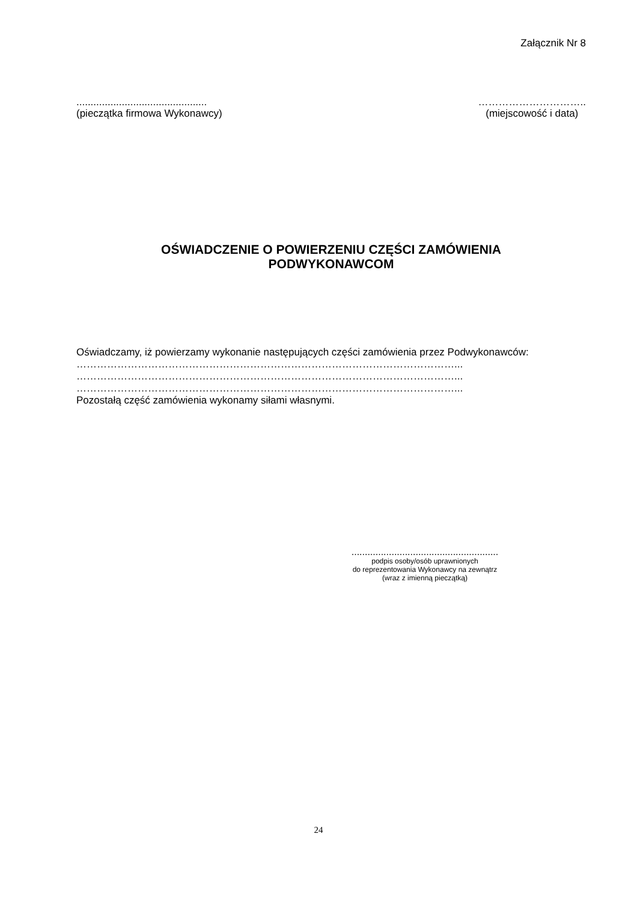Załącznik Nr 8
..............................................
(pieczątka firmowa Wykonawcy)
…………………………..
(miejscowość i data)
OŚWIADCZENIE O POWIERZENIU CZĘŚCI ZAMÓWIENIA
PODWYKONAWCOM
Oświadczamy, iż powierzamy wykonanie następujących części zamówienia przez Podwykonawców:
…………………………………………………………………………………………………...
…………………………………………………………………………………………………...
…………………………………………………………………………………………………...
Pozostałą część zamówienia wykonamy siłami własnymi.
.......................................................
podpis osoby/osób uprawnionych
do reprezentowania Wykonawcy na zewnątrz
(wraz z imienną pieczątką)
24